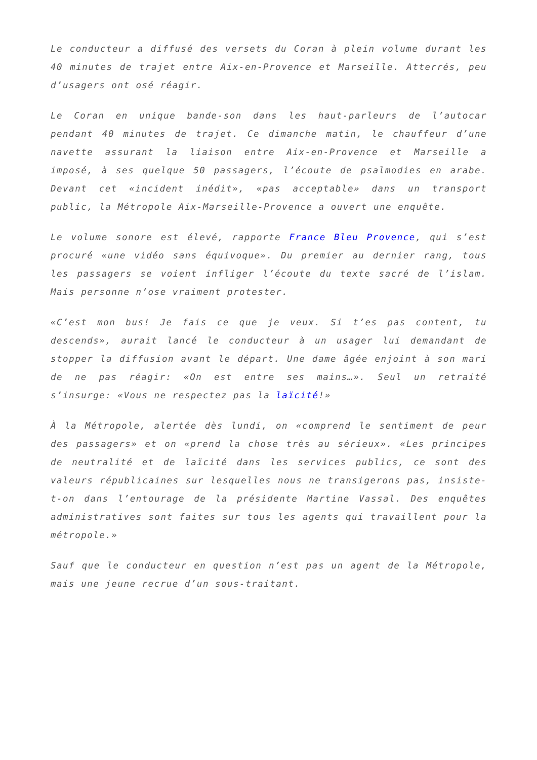Le conducteur a diffusé des versets du Coran à plein volume durant les 40 minutes de trajet entre Aix-en-Provence et Marseille. Atterrés, peu d’usagers ont osé réagir.
Le Coran en unique bande-son dans les haut-parleurs de l’autocar pendant 40 minutes de trajet. Ce dimanche matin, le chauffeur d’une navette assurant la liaison entre Aix-en-Provence et Marseille a imposé, à ses quelque 50 passagers, l’écoute de psalmodies en arabe. Devant cet «incident inédit», «pas acceptable» dans un transport public, la Métropole Aix-Marseille-Provence a ouvert une enquête.
Le volume sonore est élevé, rapporte France Bleu Provence, qui s’est procuré «une vidéo sans équivoque». Du premier au dernier rang, tous les passagers se voient infliger l’écoute du texte sacré de l’islam. Mais personne n’ose vraiment protester.
«C’est mon bus! Je fais ce que je veux. Si t’es pas content, tu descends», aurait lancé le conducteur à un usager lui demandant de stopper la diffusion avant le départ. Une dame âgée enjoint à son mari de ne pas réagir: «On est entre ses mains…». Seul un retraité s’insurge: «Vous ne respectez pas la laïcité!»
À la Métropole, alertée dès lundi, on «comprend le sentiment de peur des passagers» et on «prend la chose très au sérieux». «Les principes de neutralité et de laïcité dans les services publics, ce sont des valeurs républicaines sur lesquelles nous ne transigerons pas, insiste-t-on dans l’entourage de la présidente Martine Vassal. Des enquêtes administratives sont faites sur tous les agents qui travaillent pour la métropole.»
Sauf que le conducteur en question n’est pas un agent de la Métropole, mais une jeune recrue d’un sous-traitant.